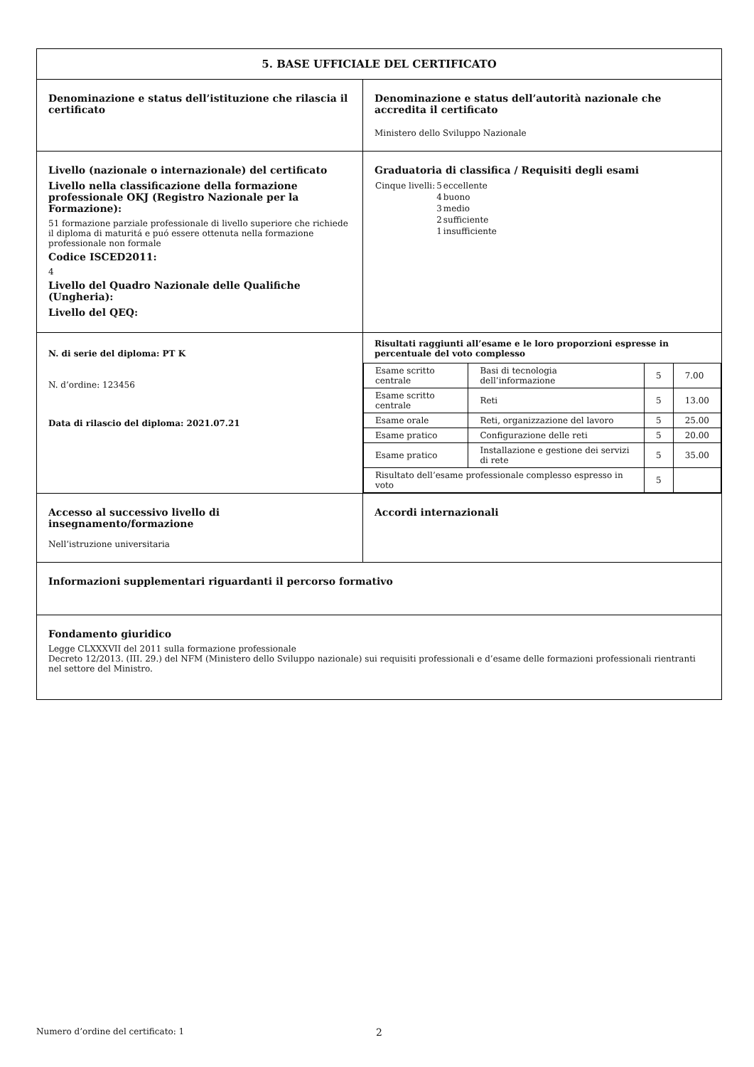| 5. BASE UFFICIALE DEL CERTIFICATO | |
| Denominazione e status dell’istituzione che rilascia il certificato | Denominazione e status dell’autorità nazionale che accredita il certificato Ministero dello Sviluppo Nazionale |
| Livello (nazionale o internazionale) del certificato Livello nella classificazione della formazione professionale OKJ (Registro Nazionale per la Formazione): 51 formazione parziale professionale di livello superiore che richiede il diploma di maturitá e puó essere ottenuta nella formazione professionale non formale Codice ISCED2011: 4 Livello del Quadro Nazionale delle Qualifiche (Ungheria): Livello del QEQ: | Graduatoria di classifica / Requisiti degli esami / Cinque livelli: / 5 / eccellente / / / 4 / buono / / / 3 / medio / / / 2 / sufficiente / / / 1 / insufficiente / |
| N. di serie del diploma: PT K N. d’ordine: 123456 Data di rilascio del diploma: 2021.07.21 | Risultati raggiunti all’esame e le loro proporzioni espresse in percentuale del voto complesso / Esame scritto centrale / Basi di tecnologia dell’informazione / 5 / 7.00 / / Esame scritto centrale / Reti / 5 / 13.00 / / Esame orale / Reti, organizzazione del lavoro / 5 / 25.00 / / Esame pratico / Configurazione delle reti / 5 / 20.00 / / Esame pratico / Installazione e gestione dei servizi di rete / 5 / 35.00 / / Risultato dell’esame professionale complesso espresso in voto / / 5 / / |
| Accesso al successivo livello di insegnamento/formazione Nell’istruzione universitaria | Accordi internazionali |
| Informazioni supplementari riguardanti il percorso formativo | |
| Fondamento giuridico Legge CLXXXVII del 2011 sulla formazione professionale Decreto 12/2013. (III. 29.) del NFM (Ministero dello Sviluppo nazionale) sui requisiti professionali e d’esame delle formazioni professionali rientranti nel settore del Ministro. | |
Numero d’ordine del certificato: 1 2